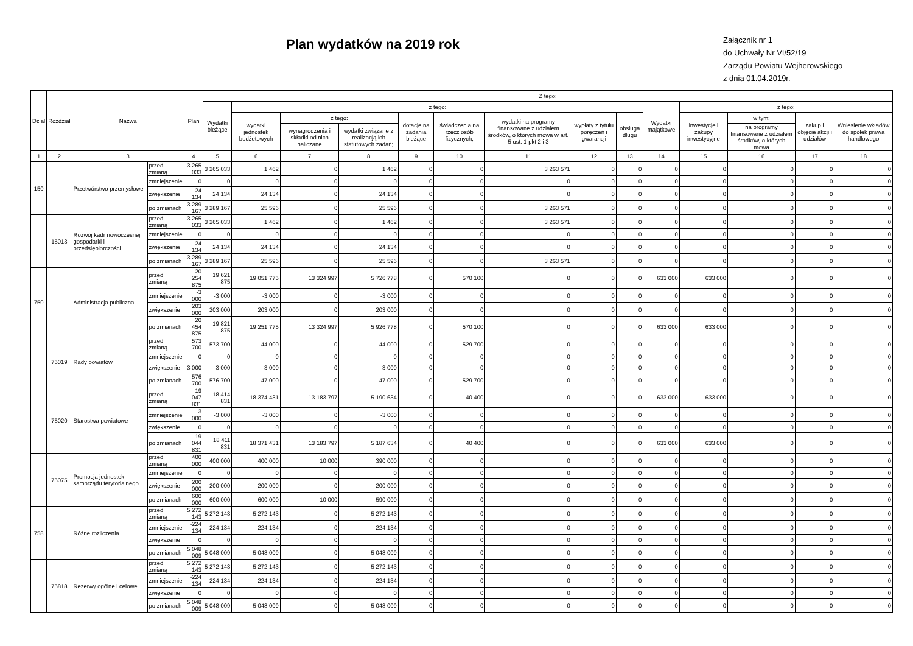Plan wydatków na 2019 rok
Załącznik nr 1
do Uchwały Nr VI/52/19
Zarządu Powiatu Wejherowskiego
z dnia 01.04.2019r.
| Dział | Rozdział | Nazwa | | Plan | Z tego: | | | | | | | | | | | | | |
| --- | --- | --- | --- | --- | --- | --- | --- | --- | --- | --- | --- | --- | --- | --- | --- | --- | --- | --- |
| | | | | | Wydatki bieżące | z tego: | | | | | | | | Wydatki majątkowe | z tego: | | | |
| | | | | | | wydatki jednostek budżetowych | z tego: | | dotacje na zadania bieżące | świadczenia na rzecz osób fizycznych; | wydatki na programy finansowane z udziałem środków, o których mowa w art. 5 ust. 1 pkt 2 i 3 | wypłaty z tytułu poręczeń i gwarancji | obsługa długu | | inwestycje i zakupy inwestycyjne | w tym: | zakup i objęcie akcji i udziałów | Wniesienie wkładów do spółek prawa handlowego |
| | | | | | | | wynagrodzenia i składki od nich naliczane | wydatki związane z realizacją ich statutowych zadań; | | | | | | | | na programy finansowane z udziałem środków, o których mowa | | |
| 1 | 2 | 3 | | 4 | 5 | 6 | 7 | 8 | 9 | 10 | 11 | 12 | 13 | 14 | 15 | 16 | 17 | 18 |
| 150 | | Przetwórstwo przemysłowe | przed zmianą | 3 265 033 | 3 265 033 | 1 462 | 0 | 1 462 | 0 | 0 | 3 263 571 | 0 | 0 | 0 | 0 | 0 | 0 | 0 |
| | | | zmniejszenie | 0 | 0 | 0 | 0 | 0 | 0 | 0 | 0 | 0 | 0 | 0 | 0 | 0 | 0 | 0 |
| | | | zwiększenie | 24 134 | 24 134 | 24 134 | 0 | 24 134 | 0 | 0 | 0 | 0 | 0 | 0 | 0 | 0 | 0 | 0 |
| | | | po zmianach | 3 289 167 | 3 289 167 | 25 596 | 0 | 25 596 | 0 | 0 | 3 263 571 | 0 | 0 | 0 | 0 | 0 | 0 | 0 |
| | 15013 | Rozwój kadr nowoczesnej gospodarki i przedsiębiorczości | przed zmianą | 3 265 033 | 3 265 033 | 1 462 | 0 | 1 462 | 0 | 0 | 3 263 571 | 0 | 0 | 0 | 0 | 0 | 0 | 0 |
| | | | zmniejszenie | 0 | 0 | 0 | 0 | 0 | 0 | 0 | 0 | 0 | 0 | 0 | 0 | 0 | 0 | 0 |
| | | | zwiększenie | 24 134 | 24 134 | 24 134 | 0 | 24 134 | 0 | 0 | 0 | 0 | 0 | 0 | 0 | 0 | 0 | 0 |
| | | | po zmianach | 3 289 167 | 3 289 167 | 25 596 | 0 | 25 596 | 0 | 0 | 3 263 571 | 0 | 0 | 0 | 0 | 0 | 0 | 0 |
| 750 | | Administracja publiczna | przed zmianą | 20 254 875 | 19 621 875 | 19 051 775 | 13 324 997 | 5 726 778 | 0 | 570 100 | 0 | 0 | 0 | 633 000 | 633 000 | 0 | 0 | 0 |
| | | | zmniejszenie | -3 000 | -3 000 | -3 000 | 0 | -3 000 | 0 | 0 | 0 | 0 | 0 | 0 | 0 | 0 | 0 | 0 |
| | | | zwiększenie | 203 000 | 203 000 | 203 000 | 0 | 203 000 | 0 | 0 | 0 | 0 | 0 | 0 | 0 | 0 | 0 | 0 |
| | | | po zmianach | 20 454 875 | 19 821 875 | 19 251 775 | 13 324 997 | 5 926 778 | 0 | 570 100 | 0 | 0 | 0 | 633 000 | 633 000 | 0 | 0 | 0 |
| | 75019 | Rady powiatów | przed zmianą | 573 700 | 573 700 | 44 000 | 0 | 44 000 | 0 | 529 700 | 0 | 0 | 0 | 0 | 0 | 0 | 0 | 0 |
| | | | zmniejszenie | 0 | 0 | 0 | 0 | 0 | 0 | 0 | 0 | 0 | 0 | 0 | 0 | 0 | 0 | 0 |
| | | | zwiększenie | 3 000 | 3 000 | 3 000 | 0 | 3 000 | 0 | 0 | 0 | 0 | 0 | 0 | 0 | 0 | 0 | 0 |
| | | | po zmianach | 576 700 | 576 700 | 47 000 | 0 | 47 000 | 0 | 529 700 | 0 | 0 | 0 | 0 | 0 | 0 | 0 | 0 |
| | 75020 | Starostwa powiatowe | przed zmianą | 19 047 831 | 18 414 831 | 18 374 431 | 13 183 797 | 5 190 634 | 0 | 40 400 | 0 | 0 | 0 | 633 000 | 633 000 | 0 | 0 | 0 |
| | | | zmniejszenie | -3 000 | -3 000 | -3 000 | 0 | -3 000 | 0 | 0 | 0 | 0 | 0 | 0 | 0 | 0 | 0 | 0 |
| | | | zwiększenie | 0 | 0 | 0 | 0 | 0 | 0 | 0 | 0 | 0 | 0 | 0 | 0 | 0 | 0 | 0 |
| | | | po zmianach | 19 044 831 | 18 411 831 | 18 371 431 | 13 183 797 | 5 187 634 | 0 | 40 400 | 0 | 0 | 0 | 633 000 | 633 000 | 0 | 0 | 0 |
| | 75075 | Promocja jednostek samorządu terytorialnego | przed zmianą | 400 000 | 400 000 | 400 000 | 10 000 | 390 000 | 0 | 0 | 0 | 0 | 0 | 0 | 0 | 0 | 0 | 0 |
| | | | zmniejszenie | 0 | 0 | 0 | 0 | 0 | 0 | 0 | 0 | 0 | 0 | 0 | 0 | 0 | 0 | 0 |
| | | | zwiększenie | 200 000 | 200 000 | 200 000 | 0 | 200 000 | 0 | 0 | 0 | 0 | 0 | 0 | 0 | 0 | 0 | 0 |
| | | | po zmianach | 600 000 | 600 000 | 600 000 | 10 000 | 590 000 | 0 | 0 | 0 | 0 | 0 | 0 | 0 | 0 | 0 | 0 |
| 758 | | Różne rozliczenia | przed zmianą | 5 272 143 | 5 272 143 | 5 272 143 | 0 | 5 272 143 | 0 | 0 | 0 | 0 | 0 | 0 | 0 | 0 | 0 | 0 |
| | | | zmniejszenie | -224 134 | -224 134 | -224 134 | 0 | -224 134 | 0 | 0 | 0 | 0 | 0 | 0 | 0 | 0 | 0 | 0 |
| | | | zwiększenie | 0 | 0 | 0 | 0 | 0 | 0 | 0 | 0 | 0 | 0 | 0 | 0 | 0 | 0 | 0 |
| | | | po zmianach | 5 048 009 | 5 048 009 | 5 048 009 | 0 | 5 048 009 | 0 | 0 | 0 | 0 | 0 | 0 | 0 | 0 | 0 | 0 |
| | 75818 | Rezerwy ogólne i celowe | przed zmianą | 5 272 143 | 5 272 143 | 5 272 143 | 0 | 5 272 143 | 0 | 0 | 0 | 0 | 0 | 0 | 0 | 0 | 0 | 0 |
| | | | zmniejszenie | -224 134 | -224 134 | -224 134 | 0 | -224 134 | 0 | 0 | 0 | 0 | 0 | 0 | 0 | 0 | 0 | 0 |
| | | | zwiększenie | 0 | 0 | 0 | 0 | 0 | 0 | 0 | 0 | 0 | 0 | 0 | 0 | 0 | 0 | 0 |
| | | | po zmianach | 5 048 009 | 5 048 009 | 5 048 009 | 0 | 5 048 009 | 0 | 0 | 0 | 0 | 0 | 0 | 0 | 0 | 0 | 0 |